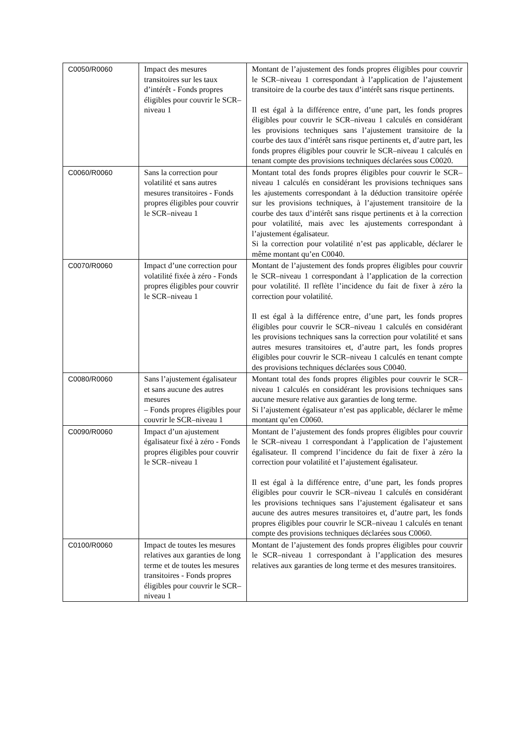| C0050/R0060 | Impact des mesures transitoires sur les taux d’intérêt - Fonds propres éligibles pour couvrir le SCR–niveau 1 | Montant de l’ajustement des fonds propres éligibles pour couvrir le SCR–niveau 1 correspondant à l’application de l’ajustement transitoire de la courbe des taux d’intérêt sans risque pertinents. Il est égal à la différence entre, d’une part, les fonds propres éligibles pour couvrir le SCR–niveau 1 calculés en considérant les provisions techniques sans l’ajustement transitoire de la courbe des taux d’intérêt sans risque pertinents et, d’autre part, les fonds propres éligibles pour couvrir le SCR–niveau 1 calculés en tenant compte des provisions techniques déclarées sous C0020. |
| C0060/R0060 | Sans la correction pour volatilité et sans autres mesures transitoires - Fonds propres éligibles pour couvrir le SCR–niveau 1 | Montant total des fonds propres éligibles pour couvrir le SCR–niveau 1 calculés en considérant les provisions techniques sans les ajustements correspondant à la déduction transitoire opérée sur les provisions techniques, à l’ajustement transitoire de la courbe des taux d’intérêt sans risque pertinents et à la correction pour volatilité, mais avec les ajustements correspondant à l’ajustement égalisateur. Si la correction pour volatilité n’est pas applicable, déclarer le même montant qu’en C0040. |
| C0070/R0060 | Impact d’une correction pour volatilité fixée à zéro - Fonds propres éligibles pour couvrir le SCR–niveau 1 | Montant de l’ajustement des fonds propres éligibles pour couvrir le SCR–niveau 1 correspondant à l’application de la correction pour volatilité. Il reflète l’incidence du fait de fixer à zéro la correction pour volatilité. Il est égal à la différence entre, d’une part, les fonds propres éligibles pour couvrir le SCR–niveau 1 calculés en considérant les provisions techniques sans la correction pour volatilité et sans autres mesures transitoires et, d’autre part, les fonds propres éligibles pour couvrir le SCR–niveau 1 calculés en tenant compte des provisions techniques déclarées sous C0040. |
| C0080/R0060 | Sans l’ajustement égalisateur et sans aucune des autres mesures – Fonds propres éligibles pour couvrir le SCR–niveau 1 | Montant total des fonds propres éligibles pour couvrir le SCR–niveau 1 calculés en considérant les provisions techniques sans aucune mesure relative aux garanties de long terme. Si l’ajustement égalisateur n’est pas applicable, déclarer le même montant qu’en C0060. |
| C0090/R0060 | Impact d’un ajustement égalisateur fixé à zéro - Fonds propres éligibles pour couvrir le SCR–niveau 1 | Montant de l’ajustement des fonds propres éligibles pour couvrir le SCR–niveau 1 correspondant à l’application de l’ajustement égalisateur. Il comprend l’incidence du fait de fixer à zéro la correction pour volatilité et l’ajustement égalisateur. Il est égal à la différence entre, d’une part, les fonds propres éligibles pour couvrir le SCR–niveau 1 calculés en considérant les provisions techniques sans l’ajustement égalisateur et sans aucune des autres mesures transitoires et, d’autre part, les fonds propres éligibles pour couvrir le SCR–niveau 1 calculés en tenant compte des provisions techniques déclarées sous C0060. |
| C0100/R0060 | Impact de toutes les mesures relatives aux garanties de long terme et de toutes les mesures transitoires - Fonds propres éligibles pour couvrir le SCR– niveau 1 | Montant de l’ajustement des fonds propres éligibles pour couvrir le SCR–niveau 1 correspondant à l’application des mesures relatives aux garanties de long terme et des mesures transitoires. |